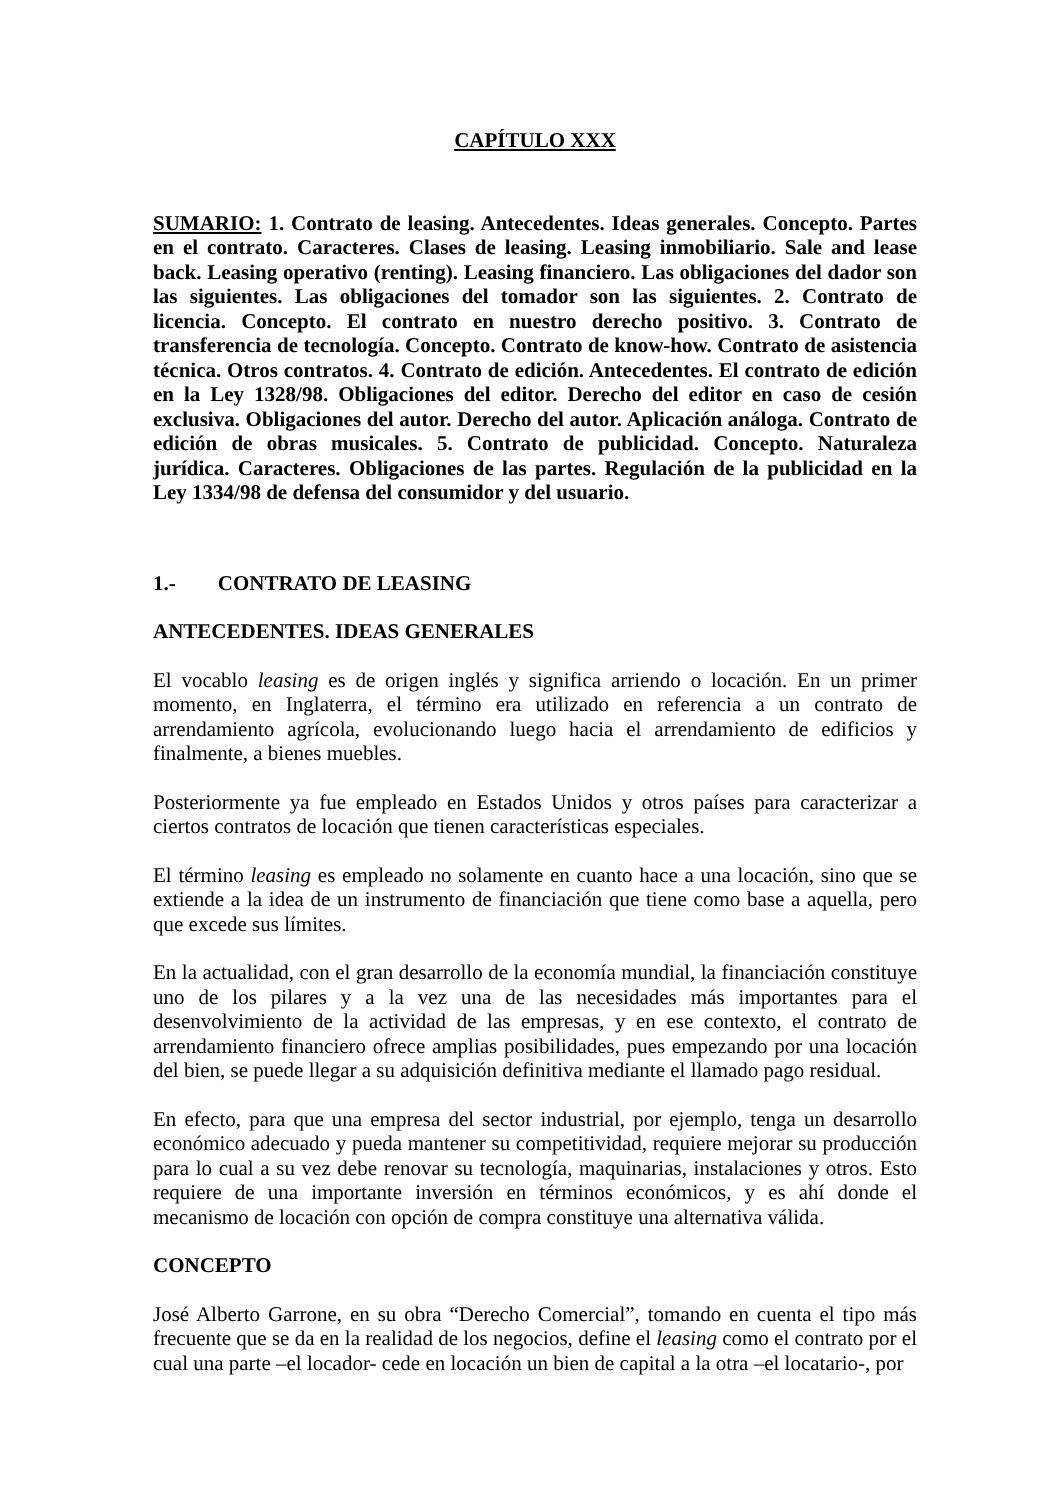CAPÍTULO XXX
SUMARIO: 1. Contrato de leasing. Antecedentes. Ideas generales. Concepto. Partes en el contrato. Caracteres. Clases de leasing. Leasing inmobiliario. Sale and lease back. Leasing operativo (renting). Leasing financiero. Las obligaciones del dador son las siguientes. Las obligaciones del tomador son las siguientes. 2. Contrato de licencia. Concepto. El contrato en nuestro derecho positivo. 3. Contrato de transferencia de tecnología. Concepto. Contrato de know-how. Contrato de asistencia técnica. Otros contratos. 4. Contrato de edición. Antecedentes. El contrato de edición en la Ley 1328/98. Obligaciones del editor. Derecho del editor en caso de cesión exclusiva. Obligaciones del autor. Derecho del autor. Aplicación análoga. Contrato de edición de obras musicales. 5. Contrato de publicidad. Concepto. Naturaleza jurídica. Caracteres. Obligaciones de las partes. Regulación de la publicidad en la Ley 1334/98 de defensa del consumidor y del usuario.
1.- CONTRATO DE LEASING
ANTECEDENTES. IDEAS GENERALES
El vocablo leasing es de origen inglés y significa arriendo o locación. En un primer momento, en Inglaterra, el término era utilizado en referencia a un contrato de arrendamiento agrícola, evolucionando luego hacia el arrendamiento de edificios y finalmente, a bienes muebles.
Posteriormente ya fue empleado en Estados Unidos y otros países para caracterizar a ciertos contratos de locación que tienen características especiales.
El término leasing es empleado no solamente en cuanto hace a una locación, sino que se extiende a la idea de un instrumento de financiación que tiene como base a aquella, pero que excede sus límites.
En la actualidad, con el gran desarrollo de la economía mundial, la financiación constituye uno de los pilares y a la vez una de las necesidades más importantes para el desenvolvimiento de la actividad de las empresas, y en ese contexto, el contrato de arrendamiento financiero ofrece amplias posibilidades, pues empezando por una locación del bien, se puede llegar a su adquisición definitiva mediante el llamado pago residual.
En efecto, para que una empresa del sector industrial, por ejemplo, tenga un desarrollo económico adecuado y pueda mantener su competitividad, requiere mejorar su producción para lo cual a su vez debe renovar su tecnología, maquinarias, instalaciones y otros. Esto requiere de una importante inversión en términos económicos, y es ahí donde el mecanismo de locación con opción de compra constituye una alternativa válida.
CONCEPTO
José Alberto Garrone, en su obra “Derecho Comercial”, tomando en cuenta el tipo más frecuente que se da en la realidad de los negocios, define el leasing como el contrato por el cual una parte –el locador- cede en locación un bien de capital a la otra –el locatario-, por